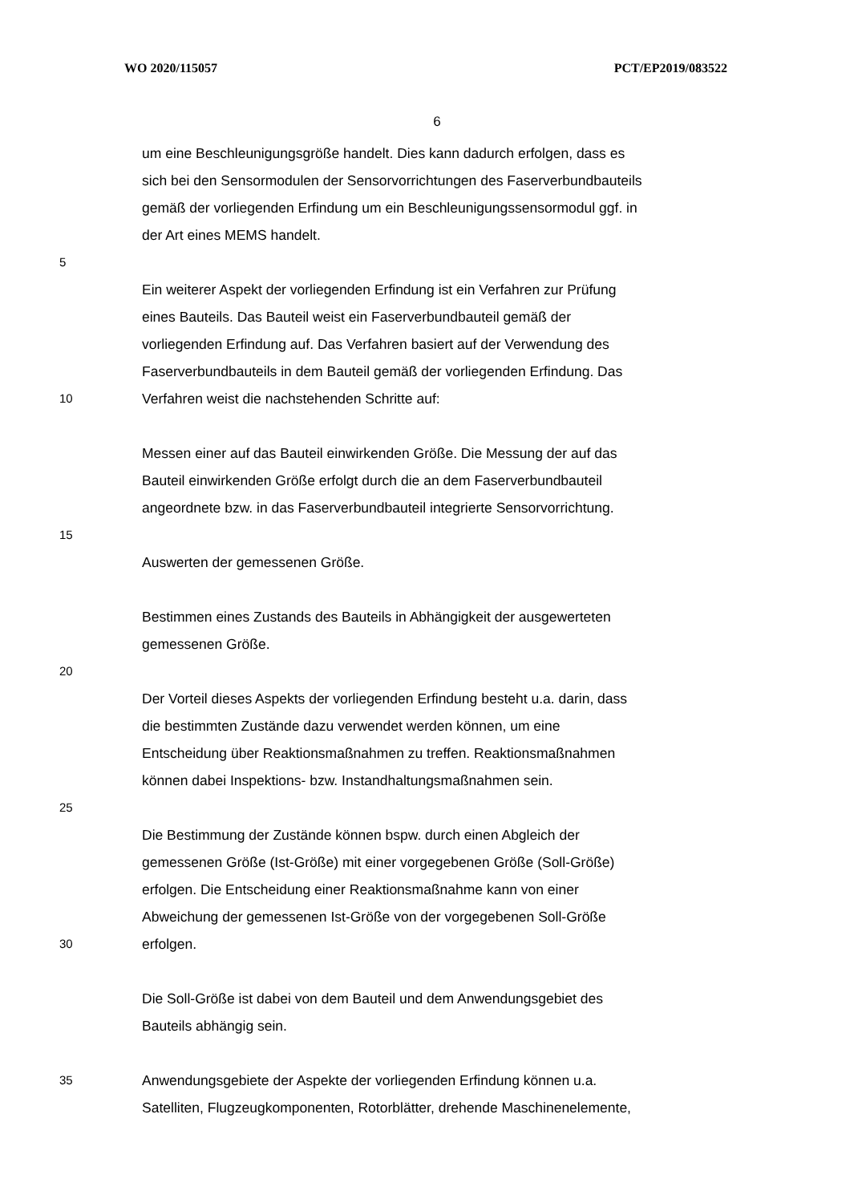WO 2020/115057 PCT/EP2019/083522
6
um eine Beschleunigungsgröße handelt. Dies kann dadurch erfolgen, dass es
sich bei den Sensormodulen der Sensorvorrichtungen des Faserverbundbauteils
gemäß der vorliegenden Erfindung um ein Beschleunigungssensormodul ggf. in
der Art eines MEMS handelt.
5
Ein weiterer Aspekt der vorliegenden Erfindung ist ein Verfahren zur Prüfung
eines Bauteils. Das Bauteil weist ein Faserverbundbauteil gemäß der
vorliegenden Erfindung auf. Das Verfahren basiert auf der Verwendung des
Faserverbundbauteils in dem Bauteil gemäß der vorliegenden Erfindung. Das
10 Verfahren weist die nachstehenden Schritte auf:
Messen einer auf das Bauteil einwirkenden Größe. Die Messung der auf das
Bauteil einwirkenden Größe erfolgt durch die an dem Faserverbundbauteil
angeordnete bzw. in das Faserverbundbauteil integrierte Sensorvorrichtung.
15
Auswerten der gemessenen Größe.
Bestimmen eines Zustands des Bauteils in Abhängigkeit der ausgewerteten
gemessenen Größe.
20
Der Vorteil dieses Aspekts der vorliegenden Erfindung besteht u.a. darin, dass
die bestimmten Zustände dazu verwendet werden können, um eine
Entscheidung über Reaktionsmaßnahmen zu treffen. Reaktionsmaßnahmen
können dabei Inspektions- bzw. Instandhaltungsmaßnahmen sein.
25
Die Bestimmung der Zustände können bspw. durch einen Abgleich der
gemessenen Größe (Ist-Größe) mit einer vorgegebenen Größe (Soll-Größe)
erfolgen. Die Entscheidung einer Reaktionsmaßnahme kann von einer
Abweichung der gemessenen Ist-Größe von der vorgegebenen Soll-Größe
30 erfolgen.
Die Soll-Größe ist dabei von dem Bauteil und dem Anwendungsgebiet des
Bauteils abhängig sein.
35 Anwendungsgebiete der Aspekte der vorliegenden Erfindung können u.a.
Satelliten, Flugzeugkomponenten, Rotorblätter, drehende Maschinenelemente,